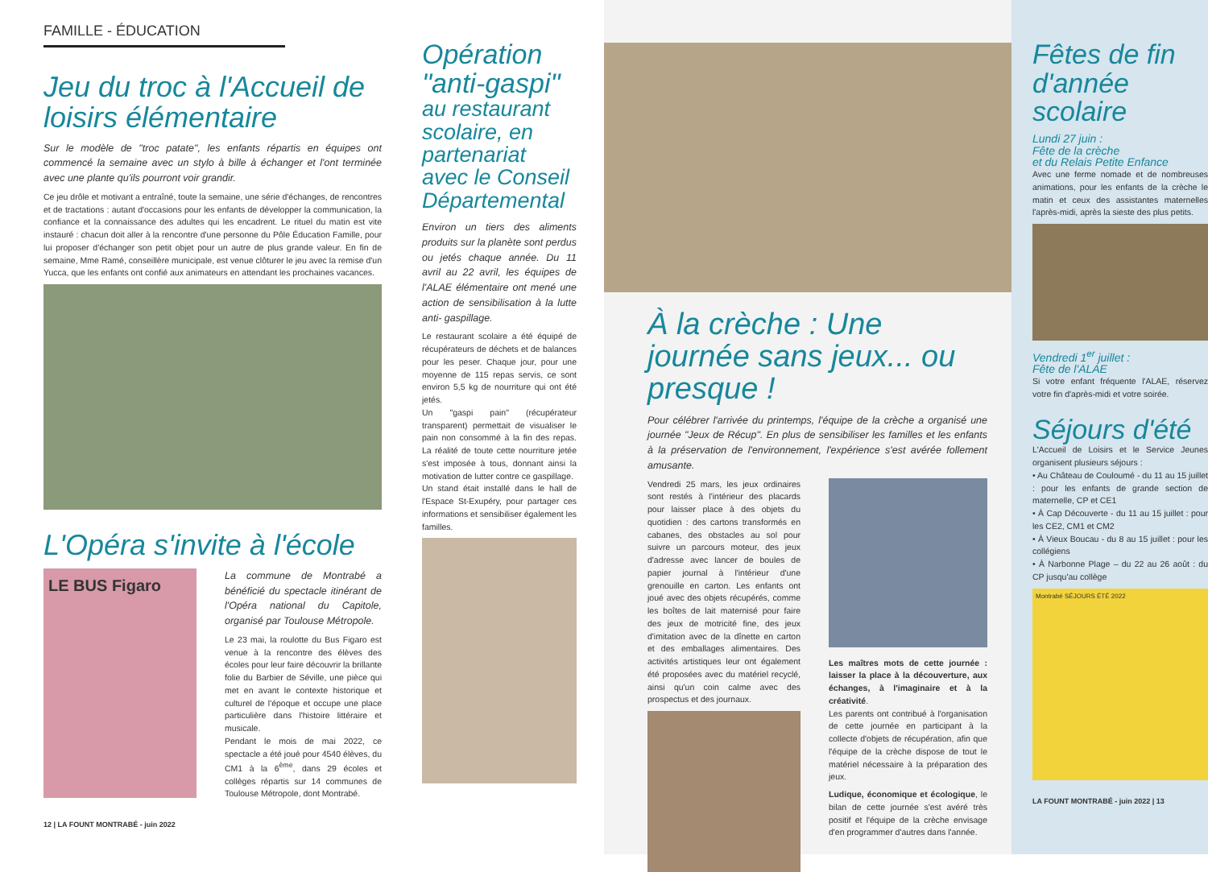FAMILLE - ÉDUCATION
Jeu du troc à l'Accueil de loisirs élémentaire
Sur le modèle de "troc patate", les enfants répartis en équipes ont commencé la semaine avec un stylo à bille à échanger et l'ont terminée avec une plante qu'ils pourront voir grandir.
Ce jeu drôle et motivant a entraîné, toute la semaine, une série d'échanges, de rencontres et de tractations : autant d'occasions pour les enfants de développer la communication, la confiance et la connaissance des adultes qui les encadrent. Le rituel du matin est vite instauré : chacun doit aller à la rencontre d'une personne du Pôle Éducation Famille, pour lui proposer d'échanger son petit objet pour un autre de plus grande valeur. En fin de semaine, Mme Ramé, conseillère municipale, est venue clôturer le jeu avec la remise d'un Yucca, que les enfants ont confié aux animateurs en attendant les prochaines vacances.
L'Opéra s'invite à l'école
LE BUS Figaro
La commune de Montrabé a bénéficié du spectacle itinérant de l'Opéra national du Capitole, organisé par Toulouse Métropole.
Le 23 mai, la roulotte du Bus Figaro est venue à la rencontre des élèves des écoles pour leur faire découvrir la brillante folie du Barbier de Séville, une pièce qui met en avant le contexte historique et culturel de l'époque et occupe une place particulière dans l'histoire littéraire et musicale.
Pendant le mois de mai 2022, ce spectacle a été joué pour 4540 élèves, du CM1 à la 6<sup>ème</sup>, dans 29 écoles et collèges répartis sur 14 communes de Toulouse Métropole, dont Montrabé.
12 | LA FOUNT MONTRABÉ - juin 2022
Opération "anti-gaspi"
au restaurant scolaire, en partenariat avec le Conseil Départemental
Environ un tiers des aliments produits sur la planète sont perdus ou jetés chaque année. Du 11 avril au 22 avril, les équipes de l'ALAE élémentaire ont mené une action de sensibilisation à la lutte anti- gaspillage.
Le restaurant scolaire a été équipé de récupérateurs de déchets et de balances pour les peser. Chaque jour, pour une moyenne de 115 repas servis, ce sont environ 5,5 kg de nourriture qui ont été jetés.
Un "gaspi pain" (récupérateur transparent) permettait de visualiser le pain non consommé à la fin des repas. La réalité de toute cette nourriture jetée s'est imposée à tous, donnant ainsi la motivation de lutter contre ce gaspillage.
Un stand était installé dans le hall de l'Espace St-Exupéry, pour partager ces informations et sensibiliser également les familles.
À la crèche : Une journée sans jeux... ou presque !
Pour célébrer l'arrivée du printemps, l'équipe de la crèche a organisé une journée "Jeux de Récup". En plus de sensibiliser les familles et les enfants à la préservation de l'environnement, l'expérience s'est avérée follement amusante.
Vendredi 25 mars, les jeux ordinaires sont restés à l'intérieur des placards pour laisser place à des objets du quotidien : des cartons transformés en cabanes, des obstacles au sol pour suivre un parcours moteur, des jeux d'adresse avec lancer de boules de papier journal à l'intérieur d'une grenouille en carton. Les enfants ont joué avec des objets récupérés, comme les boîtes de lait maternisé pour faire des jeux de motricité fine, des jeux d'imitation avec de la dînette en carton et des emballages alimentaires. Des activités artistiques leur ont également été proposées avec du matériel recyclé, ainsi qu'un coin calme avec des prospectus et des journaux.
Les maîtres mots de cette journée : laisser la place à la découverture, aux échanges, à l'imaginaire et à la créativité.
Les parents ont contribué à l'organisation de cette journée en participant à la collecte d'objets de récupération, afin que l'équipe de la crèche dispose de tout le matériel nécessaire à la préparation des jeux.
Ludique, économique et écologique, le bilan de cette journée s'est avéré très positif et l'équipe de la crèche envisage d'en programmer d'autres dans l'année.
Fêtes de fin d'année scolaire
Lundi 27 juin :
Fête de la crèche
et du Relais Petite Enfance
Avec une ferme nomade et de nombreuses animations, pour les enfants de la crèche le matin et ceux des assistantes maternelles l'après-midi, après la sieste des plus petits.
Vendredi 1<sup>er</sup> juillet :
Fête de l'ALAE
Si votre enfant fréquente l'ALAE, réservez votre fin d'après-midi et votre soirée.
Séjours d'été
L'Accueil de Loisirs et le Service Jeunes organisent plusieurs séjours :
• Au Château de Couloumé - du 11 au 15 juillet : pour les enfants de grande section de maternelle, CP et CE1
• À Cap Découverte - du 11 au 15 juillet : pour les CE2, CM1 et CM2
• À Vieux Boucau - du 8 au 15 juillet : pour les collégiens
• À Narbonne Plage – du 22 au 26 août : du CP jusqu'au collège
Montrabé SÉJOURS ÉTÉ 2022
LA FOUNT MONTRABÉ - juin 2022 | 13